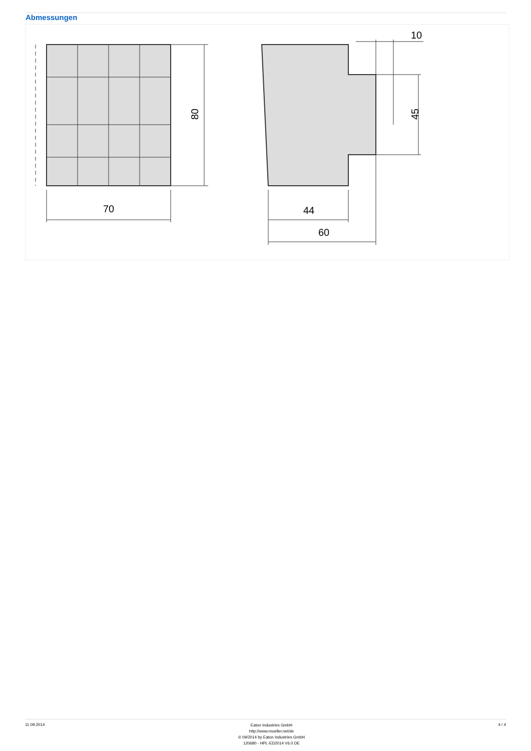Abmessungen
70
80
44
60
10
45
11.09.2014
Eaton Industries GmbH
http://www.moeller.net/de
© 09/2014 by Eaton Industries GmbH
120680 - HPL-ED2014 V6.0 DE
4 / 4